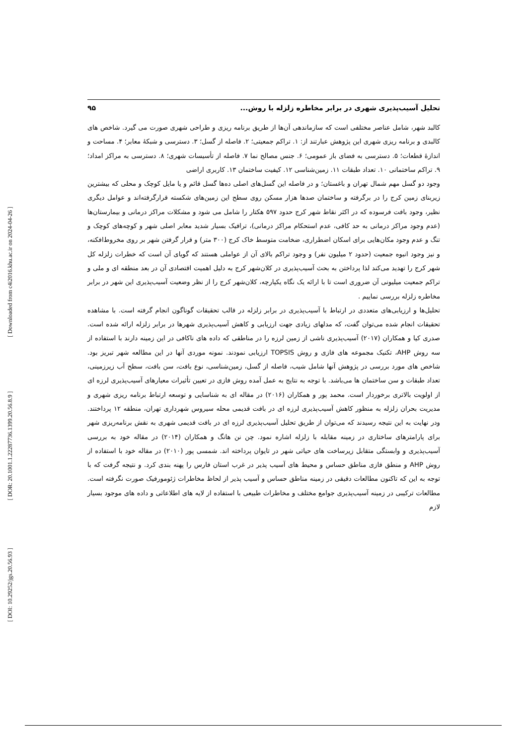[ Downloaded from c4i2016.khu.ac.ir on 2024-04-26 ]
[ DOR: 20.1001.1.22287736.1399.20.56.8.9 ]
[ DOI: 10.29252/jgs.20.56.93 ]
تحلیل آسیب‌پذیری شهری در برابر مخاطره زلزله با روش... ۹۵
کالبد شهر، شامل عناصر مختلفی است که سازماندهی آن‌ها از طریق برنامه ریزی و طراحی شهری صورت می گیرد. شاخص های کالبدی و برنامه ریزی شهری این پژوهش عبارتند از: ۱. تراکم جمعیتی؛ ۲. فاصله از گسل؛ ۳. دسترسی و شبکهٔ معابر؛ ۴. مساحت و اندازهٔ قطعات؛ ۵. دسترسی به فضای باز عمومی؛ ۶. جنس مصالح نما ۷. فاصله از تأسیسات شهری؛ ۸. دسترسی به مراکز امداد؛ ۹. تراکم ساختمانی ۱۰. تعداد طبقات ۱۱. زمین‌شناسی ۱۲. کیفیت ساختمان ۱۳. کاربری اراضی
وجود دو گسل مهم شمال تهران و باغستان؛ و در فاصله این گسل‌های اصلی ده‌ها گسل قائم و یا مایل کوچک و محلی که بیشترین زیربنای زمین کرج را در برگرفته و ساختمان صدها هزار مسکن روی سطح این زمین‌های شکسته قرارگرفته‌اند و عوامل دیگری نظیر، وجود بافت فرسوده که در اکثر نقاط شهر کرج حدود ۵۹۷ هکتار را شامل می شود و مشکلات مراکز درمانی و بیمارستان‌ها (عدم وجود مراکز درمانی به حد کافی، عدم استحکام مراکز درمانی)، ترافیک بسیار شدید معابر اصلی شهر و کوچه‌های کوچک و تنگ و عدم وجود مکان‌هایی برای اسکان اضطراری، ضخامت متوسط خاک کرج (۳۰۰ متر) و قرار گرفتن شهر بر روی مخروط‌افکنه، و نیز وجود انبوه جمعیت (حدود ۲ میلیون نفر) و وجود تراکم بالای آن از عواملی هستند که گویای آن است که خطرات زلزله کل شهر کرج را تهدید می‌کند لذا پرداختن به بحث آسیب‌پذیری در کلان‌شهر کرج به دلیل اهمیت اقتصادی آن در بعد منطقه ای و ملی و تراکم جمعیت میلیونی آن ضروری است تا با ارائه یک نگاه یکپارچه، کلان‌شهر کرج را از نظر وضعیت آسیب‌پذیری این شهر در برابر مخاطره زلزله بررسی نماییم .
تحلیل‌ها و ارزیابی‌های متعددی در ارتباط با آسیب‌پذیری در برابر زلزله در قالب تحقیقات گوناگون انجام گرفته است. با مشاهده تحقیقات انجام شده می‌توان گفت، که مدلهای زیادی جهت ارزیابی و کاهش آسیب‌پذیری شهرها در برابر زلزله ارائه شده است. صدری کیا و همکاران (۲۰۱۷) آسیب‌پذیری ناشی از زمین لرزه را در مناطقی که داده های ناکافی در این زمینه دارند با استفاده از سه روش AHP، تکنیک مجموعه های فازی و روش TOPSIS ارزیابی نمودند. نمونه موردی آنها در این مطالعه شهر تبریز بود. شاخص های مورد بررسی در پژوهش آنها شامل شیب، فاصله از گسل، زمین‌شناسی، نوع بافت، سن بافت، سطح آب زیرزمینی، تعداد طبقات و سن ساختمان ها می‌باشد. با توجه به نتایج به عمل آمده روش فازی در تعیین تأثیرات معیارهای آسیب‌پذیری لرزه ای از اولویت بالاتری برخوردار است. محمد پور و همکاران (۲۰۱۶) در مقاله ای به شناسایی و توسعه ارتباط برنامه ریزی شهری و مدیریت بحران زلزله به منظور کاهش آسیب‌پذیری لرزه ای در بافت قدیمی محله سیروس شهرداری تهران، منطقه ۱۲ پرداختند. ودر نهایت به این نتیجه رسیدند که می‌توان از طریق تحلیل آسیب‌پذیری لرزه ای در بافت قدیمی شهری به نقش برنامه‌ریزی شهر برای پارامترهای ساختاری در زمینه مقابله با زلزله اشاره نمود. چن نن هانگ و همکاران (۲۰۱۴) در مقاله خود به بررسی آسیب‌پذیری و وابستگی متقابل زیرساخت های حیاتی شهر در تایوان پرداخته اند. شمسی پور (۲۰۱۰) در مقاله خود با استفاده از روش AHP و منطق فازی مناطق حساس و محیط های آسیب پذیر در غرب استان فارس را پهنه بندی کرد. و نتیجه گرفت که با توجه به این که تاکنون مطالعات دقیقی در زمینه مناطق حساس و آسیب پذیر از لحاظ مخاطرات ژئومورفیک صورت نگرفته است. مطالعات ترکیبی در زمینه آسیب‌پذیری جوامع مختلف و مخاطرات طبیعی با استفاده از لایه های اطلاعاتی و داده های موجود بسیار لازم